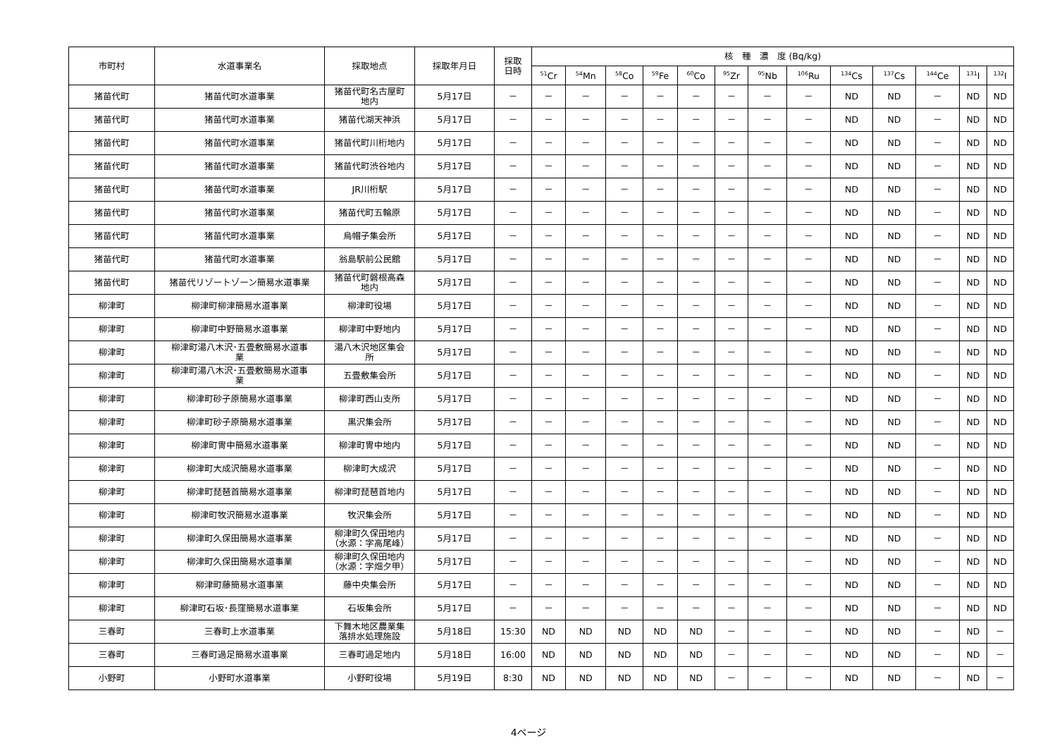| 市町村 | 水道事業名 | 採取地点 | 採取年月日 | 採取 日時 | 核 種 濃 度 (Bq/kg) | | | | | | | | | | | | |
| --- | --- | --- | --- | --- | --- | --- | --- | --- | --- | --- | --- | --- | --- | --- | --- | --- | --- |
| | | | | | <sup>51</sup>Cr | <sup>54</sup>Mn | <sup>58</sup>Co | <sup>59</sup>Fe | <sup>60</sup>Co | <sup>95</sup>Zr | <sup>95</sup>Nb | <sup>106</sup>Ru | <sup>134</sup>Cs | <sup>137</sup>Cs | <sup>144</sup>Ce | <sup>131</sup>I | <sup>132</sup>I |
| 猪苗代町 | 猪苗代町水道事業 | 猪苗代町名古屋町 地内 | 5月17日 | － | － | － | － | － | － | － | － | － | ND | ND | － | ND | ND |
| 猪苗代町 | 猪苗代町水道事業 | 猪苗代湖天神浜 | 5月17日 | － | － | － | － | － | － | － | － | － | ND | ND | － | ND | ND |
| 猪苗代町 | 猪苗代町水道事業 | 猪苗代町川桁地内 | 5月17日 | － | － | － | － | － | － | － | － | － | ND | ND | － | ND | ND |
| 猪苗代町 | 猪苗代町水道事業 | 猪苗代町渋谷地内 | 5月17日 | － | － | － | － | － | － | － | － | － | ND | ND | － | ND | ND |
| 猪苗代町 | 猪苗代町水道事業 | JR川桁駅 | 5月17日 | － | － | － | － | － | － | － | － | － | ND | ND | － | ND | ND |
| 猪苗代町 | 猪苗代町水道事業 | 猪苗代町五輪原 | 5月17日 | － | － | － | － | － | － | － | － | － | ND | ND | － | ND | ND |
| 猪苗代町 | 猪苗代町水道事業 | 烏帽子集会所 | 5月17日 | － | － | － | － | － | － | － | － | － | ND | ND | － | ND | ND |
| 猪苗代町 | 猪苗代町水道事業 | 翁島駅前公民館 | 5月17日 | － | － | － | － | － | － | － | － | － | ND | ND | － | ND | ND |
| 猪苗代町 | 猪苗代リゾートゾーン簡易水道事業 | 猪苗代町磐根高森 地内 | 5月17日 | － | － | － | － | － | － | － | － | － | ND | ND | － | ND | ND |
| 柳津町 | 柳津町柳津簡易水道事業 | 柳津町役場 | 5月17日 | － | － | － | － | － | － | － | － | － | ND | ND | － | ND | ND |
| 柳津町 | 柳津町中野簡易水道事業 | 柳津町中野地内 | 5月17日 | － | － | － | － | － | － | － | － | － | ND | ND | － | ND | ND |
| 柳津町 | 柳津町湯八木沢･五畳敷簡易水道事 業 | 湯八木沢地区集会 所 | 5月17日 | － | － | － | － | － | － | － | － | － | ND | ND | － | ND | ND |
| 柳津町 | 柳津町湯八木沢･五畳敷簡易水道事 業 | 五畳敷集会所 | 5月17日 | － | － | － | － | － | － | － | － | － | ND | ND | － | ND | ND |
| 柳津町 | 柳津町砂子原簡易水道事業 | 柳津町西山支所 | 5月17日 | － | － | － | － | － | － | － | － | － | ND | ND | － | ND | ND |
| 柳津町 | 柳津町砂子原簡易水道事業 | 黒沢集会所 | 5月17日 | － | － | － | － | － | － | － | － | － | ND | ND | － | ND | ND |
| 柳津町 | 柳津町冑中簡易水道事業 | 柳津町冑中地内 | 5月17日 | － | － | － | － | － | － | － | － | － | ND | ND | － | ND | ND |
| 柳津町 | 柳津町大成沢簡易水道事業 | 柳津町大成沢 | 5月17日 | － | － | － | － | － | － | － | － | － | ND | ND | － | ND | ND |
| 柳津町 | 柳津町琵琶首簡易水道事業 | 柳津町琵琶首地内 | 5月17日 | － | － | － | － | － | － | － | － | － | ND | ND | － | ND | ND |
| 柳津町 | 柳津町牧沢簡易水道事業 | 牧沢集会所 | 5月17日 | － | － | － | － | － | － | － | － | － | ND | ND | － | ND | ND |
| 柳津町 | 柳津町久保田簡易水道事業 | 柳津町久保田地内 （水源：字高尾峰） | 5月17日 | － | － | － | － | － | － | － | － | － | ND | ND | － | ND | ND |
| 柳津町 | 柳津町久保田簡易水道事業 | 柳津町久保田地内 （水源：字畑夕甲） | 5月17日 | － | － | － | － | － | － | － | － | － | ND | ND | － | ND | ND |
| 柳津町 | 柳津町藤簡易水道事業 | 藤中央集会所 | 5月17日 | － | － | － | － | － | － | － | － | － | ND | ND | － | ND | ND |
| 柳津町 | 柳津町石坂･長窪簡易水道事業 | 石坂集会所 | 5月17日 | － | － | － | － | － | － | － | － | － | ND | ND | － | ND | ND |
| 三春町 | 三春町上水道事業 | 下舞木地区農業集 落排水処理施設 | 5月18日 | 15:30 | ND | ND | ND | ND | ND | － | － | － | ND | ND | － | ND | － |
| 三春町 | 三春町過足簡易水道事業 | 三春町過足地内 | 5月18日 | 16:00 | ND | ND | ND | ND | ND | － | － | － | ND | ND | － | ND | － |
| 小野町 | 小野町水道事業 | 小野町役場 | 5月19日 | 8:30 | ND | ND | ND | ND | ND | － | － | － | ND | ND | － | ND | － |
4ページ